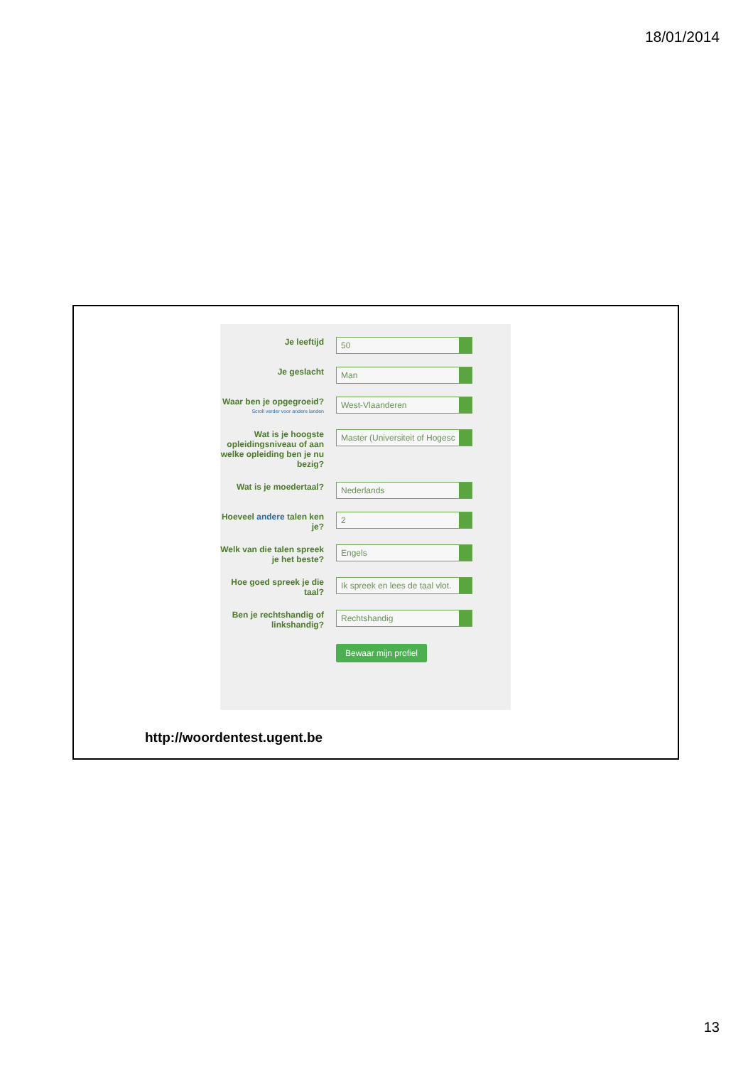18/01/2014
Je leeftijd
50
Je geslacht
Man
Waar ben je opgegroeid?
Scroll verder voor andere landen
West-Vlaanderen
Wat is je hoogste opleidingsniveau of aan welke opleiding ben je nu bezig?
Master (Universiteit of Hogesc
Wat is je moedertaal?
Nederlands
Hoeveel andere talen ken je?
2
Welk van die talen spreek je het beste?
Engels
Hoe goed spreek je die taal?
Ik spreek en lees de taal vlot.
Ben je rechtshandig of linkshandig?
Rechtshandig
Bewaar mijn profiel
http://woordentest.ugent.be
13